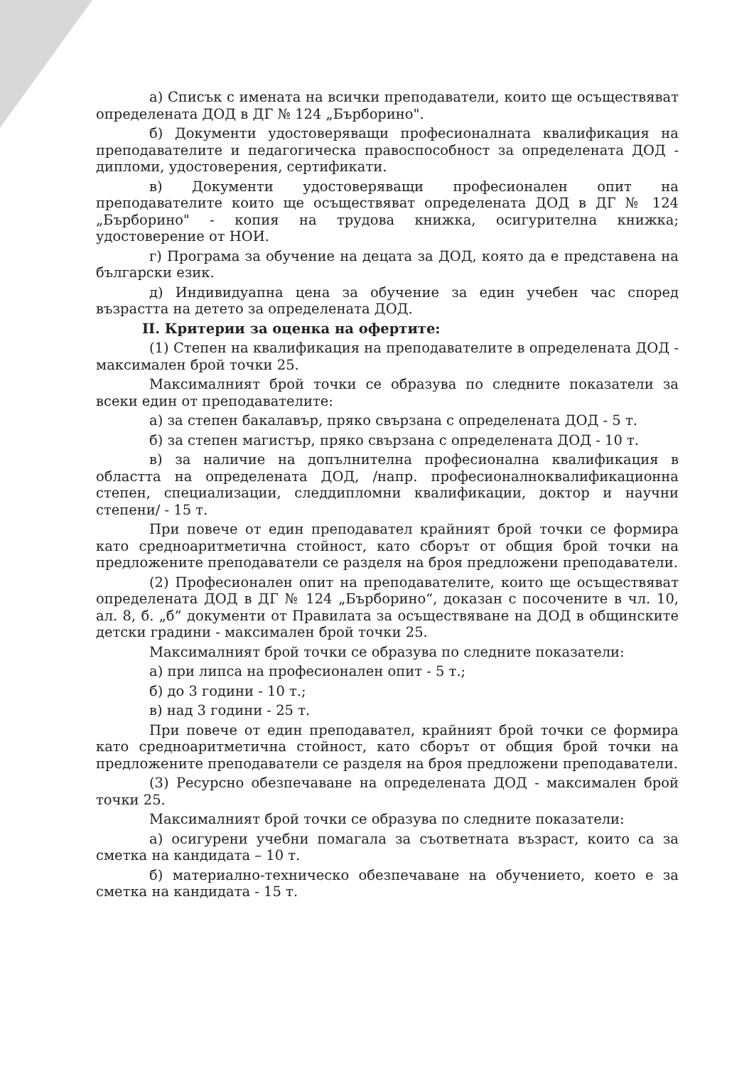а) Списък с имената на всички преподаватели, които ще осъществяват определената ДОД в ДГ № 124 „Бърборино".
б) Документи удостоверяващи професионалната квалификация на преподавателите и педагогическа правоспособност за определената ДОД - дипломи, удостоверения, сертификати.
в) Документи удостоверяващи професионален опит на преподавателите които ще осъществяват определената ДОД в ДГ № 124 „Бърборино" - копия на трудова книжка, осигурителна книжка; удостоверение от НОИ.
г) Програма за обучение на децата за ДОД, която да е представена на български език.
д) Индивидуапна цена за обучение за един учебен час според възрастта на детето за определената ДОД.
II. Критерии за оценка на офертите:
(1) Степен на квалификация на преподавателите в определената ДОД - максимален брой точки 25.
Максималният брой точки се образува по следните показатели за всеки един от преподавателите:
а) за степен бакалавър, пряко свързана с определената ДОД - 5 т.
б) за степен магистър, пряко свързана с определената ДОД - 10 т.
в) за наличие на допълнителна професионална квалификация в областта на определената ДОД, /напр. професионалноквалификационна степен, специализации, следдипломни квалификации, доктор и научни степени/ - 15 т.
При повече от един преподавател крайният брой точки се формира като средноаритметична стойност, като сборът от общия брой точки на предложените преподаватели се разделя на броя предложени преподаватели.
(2) Професионален опит на преподавателите, които ще осъществяват определената ДОД в ДГ № 124 „Бърборино“, доказан с посочените в чл. 10, ал. 8, б. „б“ документи от Правилата за осъществяване на ДОД в общинските детски градини - максимален брой точки 25.
Максималният брой точки се образува по следните показатели:
а) при липса на професионален опит - 5 т.;
б) до 3 години - 10 т.;
в) над 3 години - 25 т.
При повече от един преподавател, крайният брой точки се формира като средноаритметична стойност, като сборът от общия брой точки на предложените преподаватели се разделя на броя предложени преподаватели.
(3) Ресурсно обезпечаване на определената ДОД - максимален брой точки 25.
Максималният брой точки се образува по следните показатели:
а) осигурени учебни помагала за съответната възраст, които са за сметка на кандидата – 10 т.
б) материално-техническо обезпечаване на обучението, което е за сметка на кандидата - 15 т.